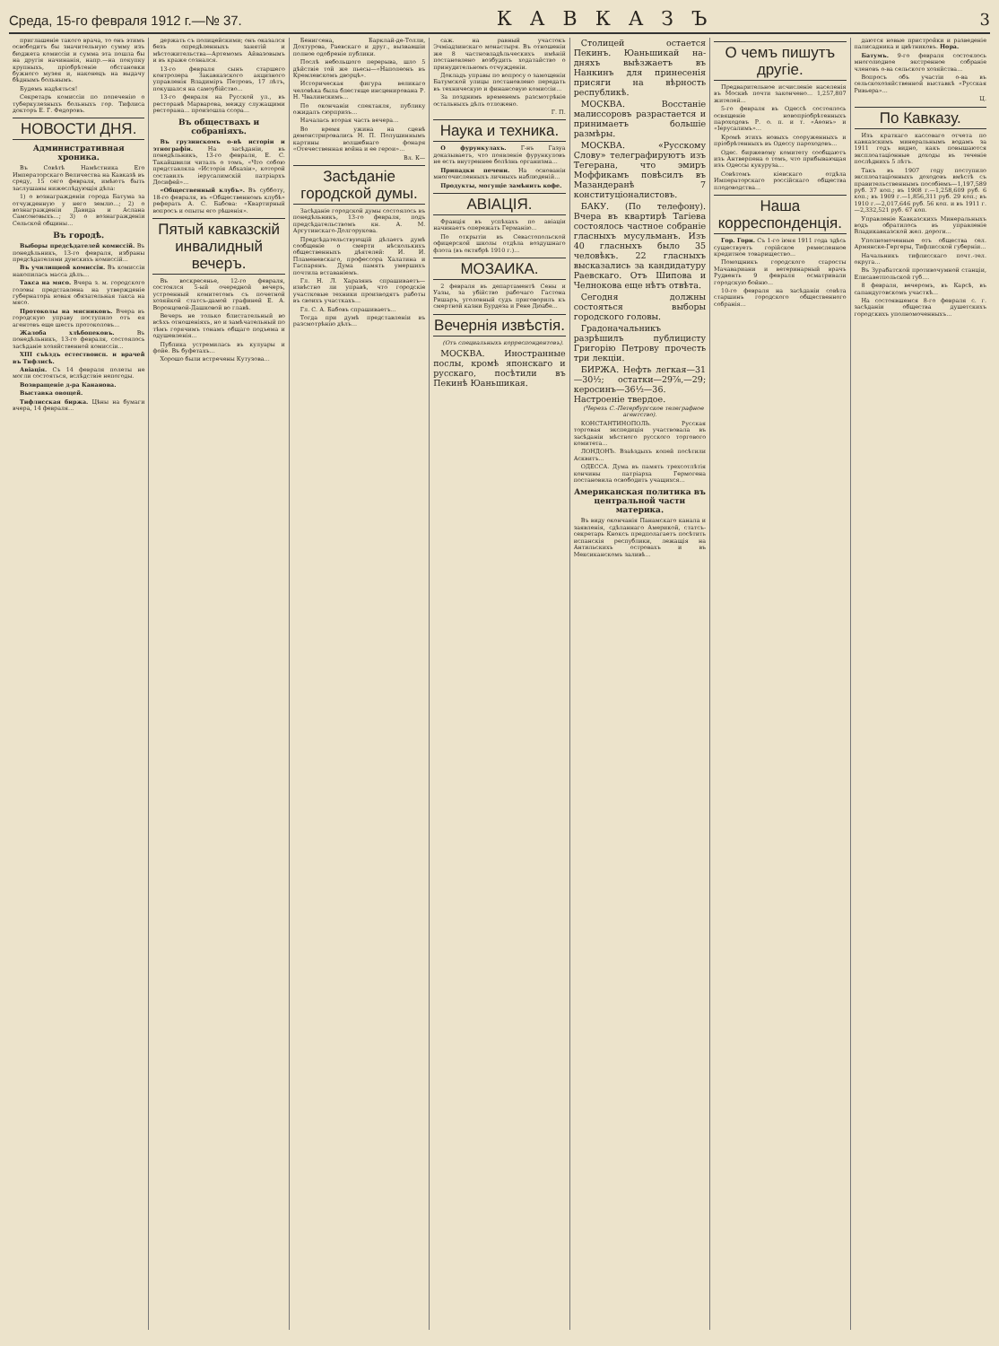Среда, 15-го февраля 1912 г.—№ 37. КАВКАЗЪ 3
приглашеніе такого врача, то онъ этимъ освободитъ бы значительную сумму изъ бюджета комиссіи и сумма эта пошла бы на другія начинанія, напр.—на покупку крупныхъ, пріобрѣтеніе обстановки бужного музея и, наконецъ на выдачу бѣднымъ больнымъ.
Будемъ надѣяться!
Секретарь комиссіи по попеченію о туберкулезныхъ больныхъ гор. Тифлиса докторъ Е. Г. Федоровъ.
НОВОСТИ ДНЯ.
Административная хроника.
Въ Совѣтѣ Намѣстника Его Императорскаго Величества на Кавказѣ въ среду, 15 сего февраля, имѣютъ быть заслушаны нижеслѣдующія дѣла:
1) о вознагражденіи города Батума за отчужденную у него землю...; 2) о вознагражденіи Давида и Асланa Самсоновыхъ...; 3) о вознагражденіи Сельской общины...
Въ городѣ.
Выборы предсѣдателей комиссій. Въ понедѣльникъ, 13-го февраля, избраны предсѣдателями думскихъ комиссій...
Въ училищной комиссіи. Въ комиссіи накопилась масса дѣлъ...
Такса на мясо. Вчера з. м. городского головы представлена на утвержденіе губернатора новая обязательная такса на мясо.
Протоколы на мясниковъ. Вчера въ городскую управу поступило отъ ея агентовъ еще шесть протоколовъ...
Жалоба хлѣбопековъ. Въ понедѣльникъ, 13-го февраля, состоялось засѣданіе хозяйственной комиссіи...
XIII съѣздъ естествоисп. и врачей въ Тифлисѣ.
Авіація. Съ 14 февраля полеты не могли состояться, вслѣдствіе непогоды.
Возвращеніе д-ра Кананова.
Выставка овощей.
Тифлисская биржа. Цѣны на бумаги вчера, 14 февраля...
держать съ полицейскими; онъ оказался безъ опредѣленныхъ занятій и мѣстожительства—Артемомъ Айвазовымъ и въ краже сознался.
13-го февраля сынъ старшего контролера Закавказского акцизного управленія Владиміръ Петровъ, 17 лѣтъ, покушался на самоубійство...
13-го февраля на Русской ул., въ ресторанѣ Марварова, между служащими ресторана... произошла ссора...
Въ обществахъ и собраніяхъ.
Въ грузинскомъ о-вѣ исторіи и этнографіи. На засѣданіи, въ понедѣльникъ, 13-го февраля, Е. С. Такайшвили читалъ о томъ, «Что собою представляла «Исторія Абхазіи», которой составилъ іерусалимскій патріархъ Досифей»...
«Общественный клубъ». Въ субботу, 18-го февраля, въ «Общественномъ клубѣ» реферать А. С. Бабова: «Квартирный вопросъ и опыты его рѣшенія».
Пятый кавказскій инвалидный вечеръ.
Въ воскресенье, 12-го февраля, состоялся 5-ый очередной вечеръ, устроенный комитетомъ съ почетной хозяйкой статсъ-дамой графиней Е. А. Воронцовой-Дашковой во главѣ.
Вечеръ не только блистательный во всѣхъ отношеніяхъ, но и замѣчательный по тѣмъ горячимъ тонамъ общаго подъема и одушевленія...
Публика устремилась въ кулуары и фойе. Въ буфетахъ...
Хорошо были встречены Кутузова...
Бенигсена, Барклай-де-Толли, Дохтурова, Раевскаго и друг., вызвавшіи полное одобреніе публики.
Послѣ небольшого перерыва, шло 5 дѣйствіе той же пьесы—«Наполеонъ въ Кремлевскомъ дворцѣ».
Историческая фигура великаго человѣка была блестяще инсценирована Р. Н. Чвалинскимъ...
По окончаніи спектакля, публику ожидалъ сюрпризъ...
Началась вторая часть вечера...
Во время ужина на сценѣ демонстрировались Н. П. Полушиннымъ картины волшебнаго фонаря «Отечественная война и ее герои»...
Вл. К—
Засѣданіе городской думы.
Засѣданіе городской думы состоялось въ понедѣльникъ, 13-го февраля, подъ предсѣдательствомъ кн. А. М. Аргутинскаго-Долгорукова.
Предсѣдательствующій дѣлаетъ думѣ сообщеніе о смерти нѣсколькихъ общественныхъ дѣятелей: И. И. Пламеневскаго, профессора Халатина и Гаспарянъ. Дума память умершихъ почтила вставаніемъ.
Гл. Н. Л. Харазянъ спрашиваетъ—извѣстно ли управѣ, что городскіе участковые техники производятъ работы въ своихъ участкахъ...
Гл. С. А. Бабовъ спрашиваетъ...
Тогда при думѣ представленіи въ разсмотрѣнію дѣлъ...
саж. на равный участокъ Эчміадзинскаго монастыря. Въ отношеніи же 8 частновладѣльческихъ имѣній постановлено возбудить ходатайство о принудительномъ отчужденіи.
Докладъ управы по вопросу о замощеніи Батумской улицы постановлено передать въ техническую и финансовую комиссіи...
За позднимъ временемъ разсмотрѣніе остальныхъ дѣлъ отложено.
Г. П.
Наука и техника.
О фурункулахъ. Г-нъ Газуа доказываетъ, что появленіе фурункуловъ не есть внутреннее болѣзнь организма...
Припадки печени. На основаніи многочисленныхъ личныхъ наблюденій...
Продукты, могущіе замѣнить кофе.
АВІАЦІЯ.
Франція въ успѣхахъ по авіаціи начинаетъ опережать Германію...
По открытіи въ Севастопольской офицерской школы отдѣла воздушнаго флота (въ октябрѣ 1910 г.)...
МОЗАИКА.
2 февраля въ департаментѣ Сены и Уазы, за убійство рабочаго Гастона Ришаръ, уголовный судъ приговорилъ къ смертной казни Бурдеза и Рене Дюабе...
Вечернія извѣстія.
(Отъ специальныхъ корреспондентовъ).
МОСКВА. Иностранные послы, кромѣ японскаго и русскаго, посѣтили въ Пекинѣ Юаньшикая.
Столицей остается Пекинъ. Юаньшикай на-дняхъ выѣзжаетъ въ Нанкинъ для принесенія присяги на вѣрность республикѣ.
МОСКВА. Восстаніе малиссоровъ разрастается и принимаетъ большіе размѣры.
МОСКВА. «Русскому Слову» телеграфируютъ изъ Тегерана, что эмиръ Моффикамъ повѣсилъ въ Мазандеранѣ 7 конституціоналистовъ.
БАКУ. (По телефону). Вчера въ квартирѣ Тагіева состоялось частное собраніе гласныхъ мусульманъ. Изъ 40 гласныхъ было 35 человѣкъ. 22 гласныхъ высказались за кандидатуру Раевскаго. Отъ Шипова и Челнокова еще нѣтъ отвѣта.
Сегодня должны состояться выборы городского головы.
Градоначальникъ разрѣшилъ публицисту Григорію Петрову прочесть три лекціи.
БИРЖА. Нефть легкая—31—30½; остатки—29⅞,—29; керосинъ—36½—36. Настроеніе твердое.
(Черезъ С.-Петербургское телеграфное агентство).
КОНСТАНТИНОПОЛЬ. Русская торговая экспедиція участвовала въ засѣданіи мѣстного русского торгового комитета...
ЛОНДОНЪ. Взаѣздыхъ копей посѣтили Асквитъ...
ОДЕССА. Дума въ память трехсотлѣтія кончины патріарха Гермогена постановила освободить учащихся...
Американская политика въ центральной части материка.
Въ виду окончанія Панамскаго канала и заявленія, сдѣланнаго Америкой, статсъ-секретарь Кноксъ предполагаетъ посѣтить испанскія республики, лежащія на Антильскихъ островахъ и въ Мексиканскомъ заливѣ...
О чемъ пишутъ другіе.
Предварительное исчисленіе населенія въ Москвѣ почти закончено... 1,257,807 жителей...
5-го февраля въ Одессѣ состоялось освященіе новопріобрѣтенныхъ пароходовъ Р. о. п. и т. «Аѳонъ» и «Іерусалимъ»...
Кромѣ этихъ новыхъ сооруженныхъ и пріобрѣтенныхъ въ Одессу пароходовъ...
Одес. биржевому комитету сообщаютъ изъ Антверпена о томъ, что прибывающая изъ Одессы кукуруза...
Совѣтомъ кіевскаго отдѣла Императорскаго россійскаго общества плодоводства...
Наша корреспонденція.
Гор. Гори. Съ 1-го іюня 1911 года здѣсь существуетъ горійское ремесленное кредитное товарищество...
Помощникъ городского старосты Мачавариани и ветеринарный врачъ Рудвенть 9 февраля осматривали городскую бойню...
10-го февраля на засѣданіи совѣта старшинъ городского общественного собранія...
даются новые пристройки и разведеніе палисадника и цвѣтниковъ. Нора.
Батумъ. 9-го февраля состоялось многолюдное экстренное собраніе членовъ о-ва сельского хозяйства...
Вопросъ объ участіи о-ва въ сельскохозяйственной выставкѣ «Русская Ривьера»...
Ц.
По Кавказу.
Изъ краткаго кассоваго отчета по кавказскимъ минеральнымъ водамъ за 1911 годъ видно, какъ повышаются эксплоатаціонные доходы въ теченіе послѣднихъ 5 лѣтъ.
Такъ въ 1907 году поступило эксплоатаціонныхъ доходовъ вмѣстѣ съ правительственнымъ пособіемъ—1,197,589 руб. 37 коп.; въ 1908 г.—1,258,609 руб. 6 коп.; въ 1909 г.—1,856,311 руб. 29 коп.; въ 1910 г.—2,017,646 руб. 56 коп. и въ 1911 г.—2,332,521 руб. 67 коп.
Управленіе Кавказскихъ Минеральныхъ водъ обратилось въ управленіе Владикавказской жел. дороги...
Уполномоченные отъ общества сел. Армянске-Гергеры, Тифлисской губерніи...
Начальникъ тифлисскаго почт.-тел. округа...
Въ Зурабатской противочумной станціи, Елисаветпольской губ....
8 февраля, вечеромъ, въ Карсѣ, въ сапандуговскомъ участкѣ...
На состоявшемся 8-го февраля с. г. засѣданіи общества душетскихъ городскихъ уполномоченныхъ...